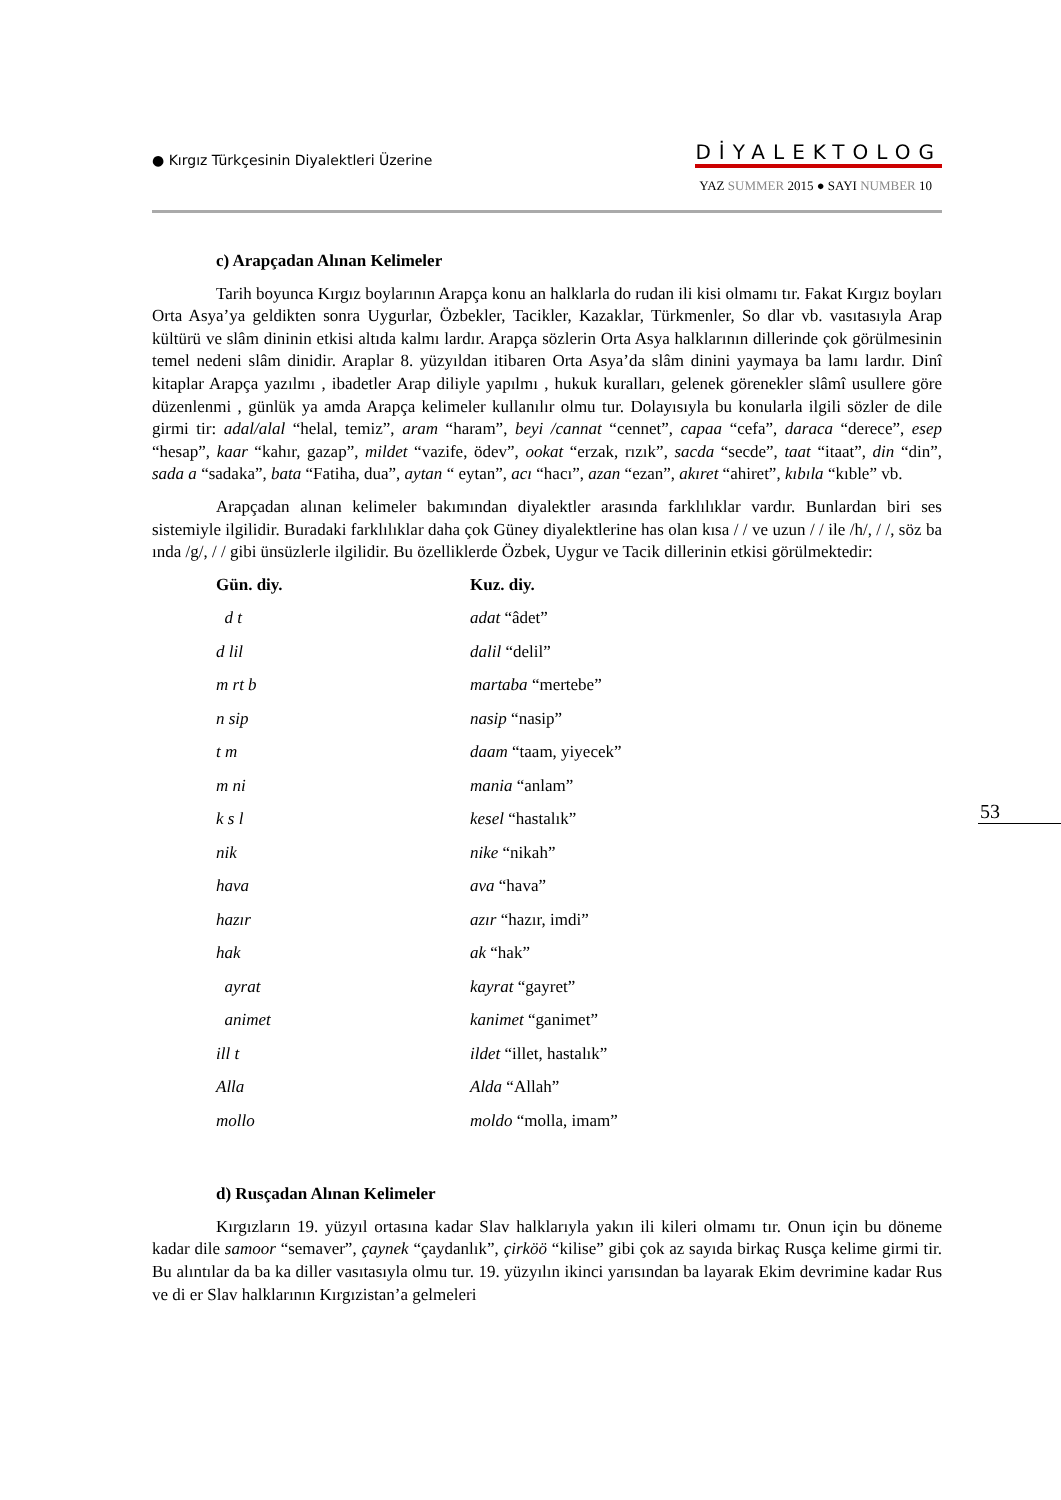● Kırgız Türkçesinin Diyalektleri Üzerine
DİYALEKTOLOG
YAZ SUMMER 2015 ● SAYI NUMBER 10
c) Arapçadan Alınan Kelimeler
Tarih boyunca Kırgız boylarının Arapça konu an halklarla do rudan ili kisi olmamı tır. Fakat Kırgız boyları Orta Asya’ya geldikten sonra Uygurlar, Özbekler, Tacikler, Kazaklar, Türkmenler, So dlar vb. vasıtasıyla Arap kültürü ve slâm dininin etkisi altıda kalmı lardır. Arapça sözlerin Orta Asya halklarının dillerinde çok görülmesinin temel nedeni slâm dinidir. Araplar 8. yüzyıldan itibaren Orta Asya’da slâm dinini yaymaya ba lamı lardır. Dinî kitaplar Arapça yazılmı , ibadetler Arap diliyle yapılmı , hukuk kuralları, gelenek görenekler slâmî usullere göre düzenlenmi , günlük ya amda Arapça kelimeler kullanılır olmu tur. Dolayısıyla bu konularla ilgili sözler de dile girmi tir: adal/alal “helal, temiz”, aram “haram”, beyi /cannat “cennet”, capaa “cefa”, daraca “derece”, esep “hesap”, kaar “kahır, gazap”, mildet “vazife, ödev”, ookat “erzak, rızık”, sacda “secde”, taat “itaat”, din “din”, sada a “sadaka”, bata “Fatiha, dua”, aytan “ eytan”, acı “hacı”, azan “ezan”, akıret “ahiret”, kıbıla “kıble” vb.
Arapçadan alınan kelimeler bakımından diyalektler arasında farklılıklar vardır. Bunlardan biri ses sistemiyle ilgilidir. Buradaki farklılıklar daha çok Güney diyalektlerine has olan kısa / / ve uzun / / ile /h/, / /, söz ba ında /g/, / / gibi ünsüzlerle ilgilidir. Bu özelliklerde Özbek, Uygur ve Tacik dillerinin etkisi görülmektedir:
| Gün. diy. | Kuz. diy. |
| --- | --- |
| d t | adat “âdet” |
| d lil | dalil “delil” |
| m rt b | martaba “mertebe” |
| n sip | nasip “nasip” |
| t m | daam “taam, yiyecek” |
| m ni | mania “anlam” |
| k s l | kesel “hastalık” |
| nik | nike “nikah” |
| hava | ava “hava” |
| hazır | azır “hazır, imdi” |
| hak | ak “hak” |
| ayrat | kayrat “gayret” |
| animet | kanimet “ganimet” |
| ill t | ildet “illet, hastalık” |
| Alla | Alda “Allah” |
| mollo | moldo “molla, imam” |
d) Rusçadan Alınan Kelimeler
Kırgızların 19. yüzyıl ortasına kadar Slav halklarıyla yakın ili kileri olmamı tır. Onun için bu döneme kadar dile samoor “semaver”, çaynek “çaydanlık”, çirköö “kilise” gibi çok az sayıda birkaç Rusça kelime girmi tir. Bu alıntılar da ba ka diller vasıtasıyla olmu tur. 19. yüzyılın ikinci yarısından ba layarak Ekim devrimine kadar Rus ve di er Slav halklarının Kırgızistan’a gelmeleri
53